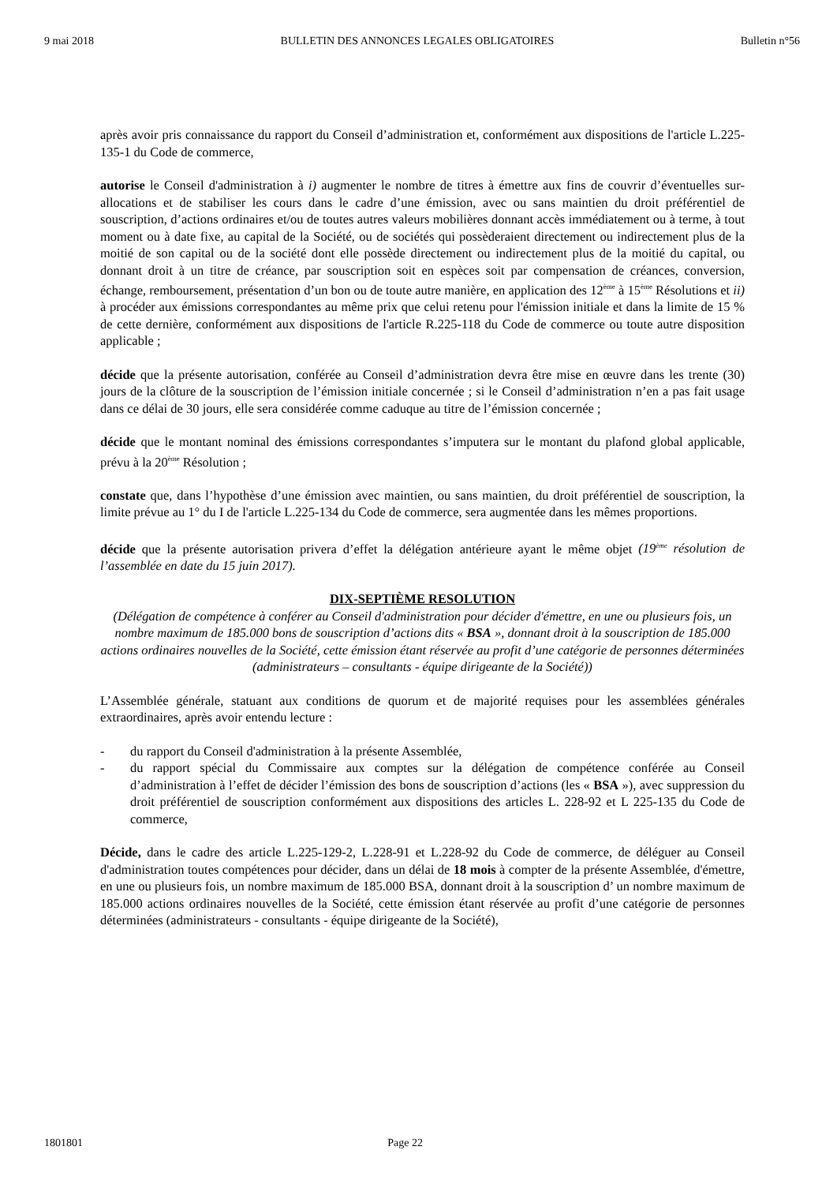9 mai 2018 BULLETIN DES ANNONCES LEGALES OBLIGATOIRES Bulletin n°56
après avoir pris connaissance du rapport du Conseil d’administration et, conformément aux dispositions de l'article L.225-135-1 du Code de commerce,
autorise le Conseil d'administration à i) augmenter le nombre de titres à émettre aux fins de couvrir d’éventuelles sur-allocations et de stabiliser les cours dans le cadre d’une émission, avec ou sans maintien du droit préférentiel de souscription, d’actions ordinaires et/ou de toutes autres valeurs mobilières donnant accès immédiatement ou à terme, à tout moment ou à date fixe, au capital de la Société, ou de sociétés qui possèderaient directement ou indirectement plus de la moitié de son capital ou de la société dont elle possède directement ou indirectement plus de la moitié du capital, ou donnant droit à un titre de créance, par souscription soit en espèces soit par compensation de créances, conversion, échange, remboursement, présentation d’un bon ou de toute autre manière, en application des 12<sup>ème</sup> à 15<sup>ème</sup> Résolutions et ii) à procéder aux émissions correspondantes au même prix que celui retenu pour l'émission initiale et dans la limite de 15 % de cette dernière, conformément aux dispositions de l'article R.225-118 du Code de commerce ou toute autre disposition applicable ;
décide que la présente autorisation, conférée au Conseil d’administration devra être mise en œuvre dans les trente (30) jours de la clôture de la souscription de l’émission initiale concernée ; si le Conseil d’administration n’en a pas fait usage dans ce délai de 30 jours, elle sera considérée comme caduque au titre de l’émission concernée ;
décide que le montant nominal des émissions correspondantes s’imputera sur le montant du plafond global applicable, prévu à la 20<sup>ème</sup> Résolution ;
constate que, dans l’hypothèse d’une émission avec maintien, ou sans maintien, du droit préférentiel de souscription, la limite prévue au 1° du I de l'article L.225-134 du Code de commerce, sera augmentée dans les mêmes proportions.
décide que la présente autorisation privera d’effet la délégation antérieure ayant le même objet (19<sup>ème</sup> résolution de l’assemblée en date du 15 juin 2017).
DIX-SEPTIÈME RESOLUTION
(Délégation de compétence à conférer au Conseil d'administration pour décider d'émettre, en une ou plusieurs fois, un nombre maximum de 185.000 bons de souscription d’actions dits « BSA », donnant droit à la souscription de 185.000 actions ordinaires nouvelles de la Société, cette émission étant réservée au profit d’une catégorie de personnes déterminées (administrateurs – consultants - équipe dirigeante de la Société))
L’Assemblée générale, statuant aux conditions de quorum et de majorité requises pour les assemblées générales extraordinaires, après avoir entendu lecture :
- du rapport du Conseil d'administration à la présente Assemblée,
- du rapport spécial du Commissaire aux comptes sur la délégation de compétence conférée au Conseil d’administration à l’effet de décider l’émission des bons de souscription d’actions (les « BSA »), avec suppression du droit préférentiel de souscription conformément aux dispositions des articles L. 228-92 et L 225-135 du Code de commerce,
Décide, dans le cadre des article L.225-129-2, L.228-91 et L.228-92 du Code de commerce, de déléguer au Conseil d'administration toutes compétences pour décider, dans un délai de 18 mois à compter de la présente Assemblée, d'émettre, en une ou plusieurs fois, un nombre maximum de 185.000 BSA, donnant droit à la souscription d’ un nombre maximum de 185.000 actions ordinaires nouvelles de la Société, cette émission étant réservée au profit d’une catégorie de personnes déterminées (administrateurs - consultants - équipe dirigeante de la Société),
1801801 Page 22